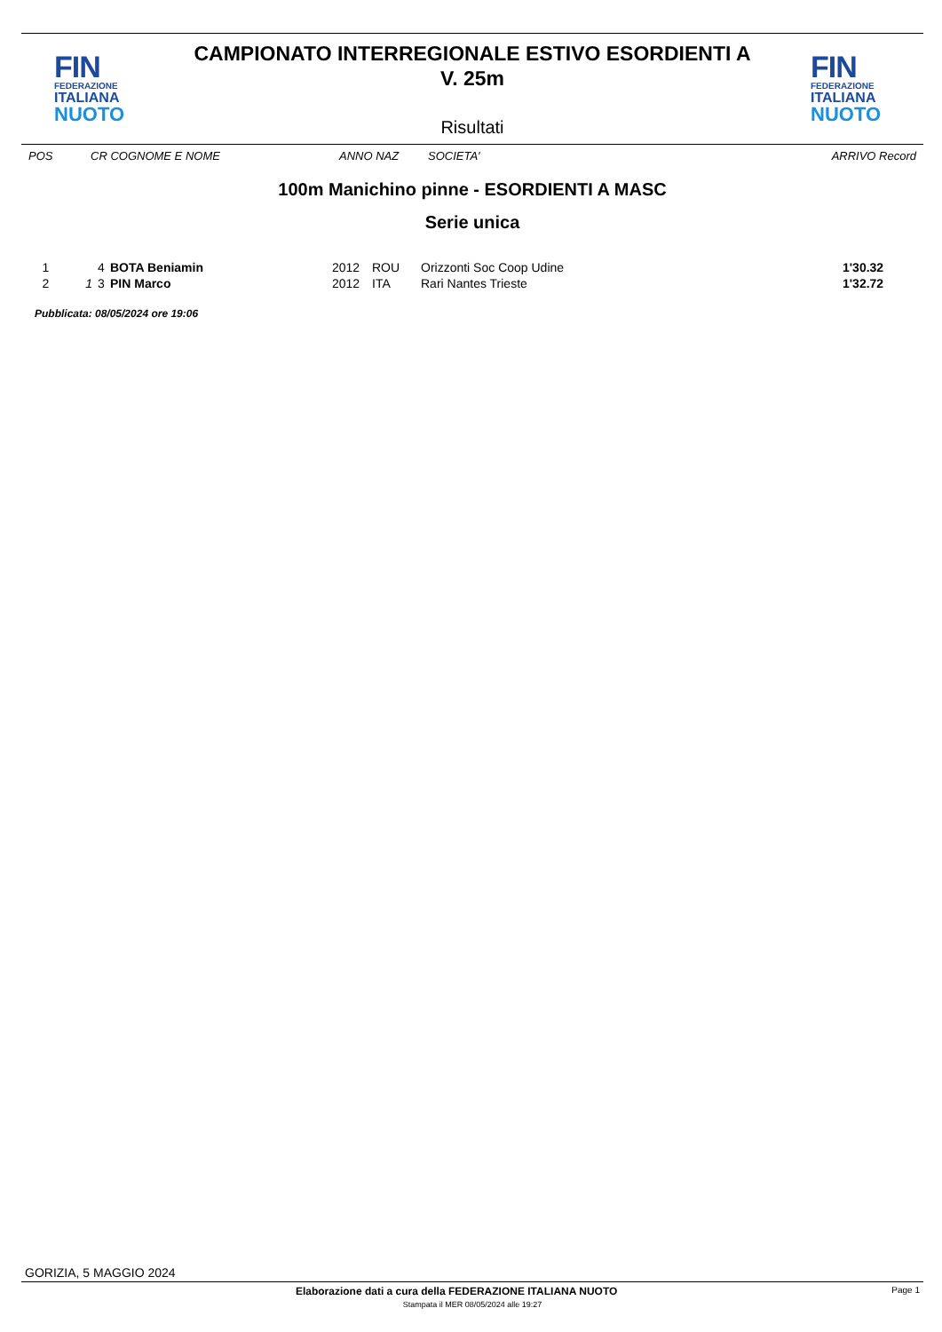FIN
FEDERAZIONE
ITALIANA
NUOTO
CAMPIONATO INTERREGIONALE ESTIVO ESORDIENTI A
V. 25m
Risultati
FIN
FEDERAZIONE
ITALIANA
NUOTO
POS CR COGNOME E NOME ANNO NAZ SOCIETA' ARRIVO Record
100m Manichino pinne - ESORDIENTI A MASC
Serie unica
| 1 | | 4 | BOTA Beniamin | 2012 | ROU | Orizzonti Soc Coop Udine | 1'30.32 |
| 2 | 1 | 3 | PIN Marco | 2012 | ITA | Rari Nantes Trieste | 1'32.72 |
Pubblicata: 08/05/2024 ore 19:06
GORIZIA, 5 MAGGIO 2024
Elaborazione dati a cura della FEDERAZIONE ITALIANA NUOTO Page 1
Stampata il MER 08/05/2024 alle 19:27